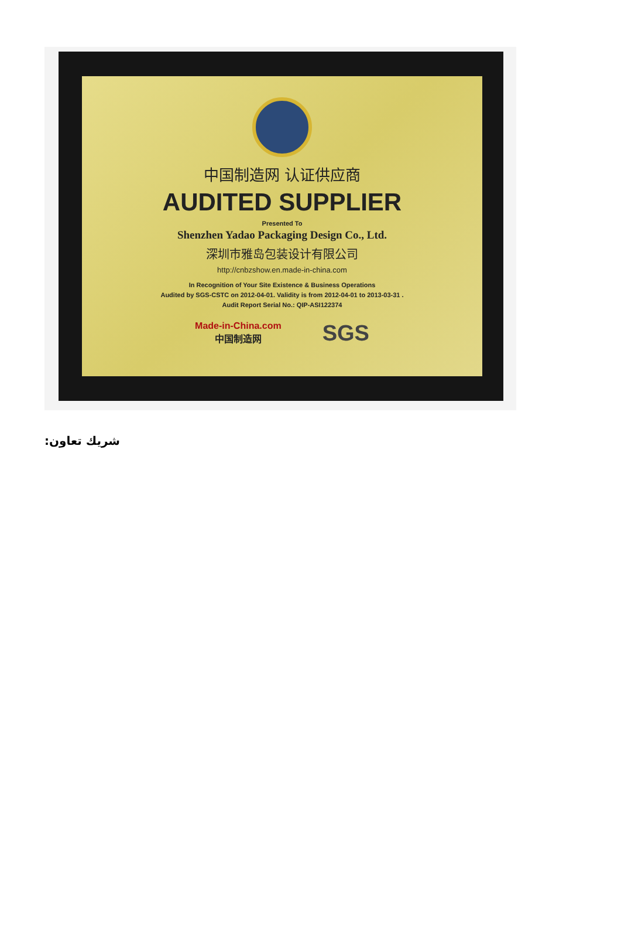中国制造网 认证供应商
AUDITED SUPPLIER
Presented To
Shenzhen Yadao Packaging Design Co., Ltd.
深圳市雅岛包装设计有限公司
http://cnbzshow.en.made-in-china.com
In Recognition of Your Site Existence & Business Operations
Audited by SGS-CSTC on 2012-04-01. Validity is from 2012-04-01 to 2013-03-31 .
Audit Report Serial No.: QIP-ASI122374
Made-in-China.com
中国制造网
SGS
شريك تعاون: